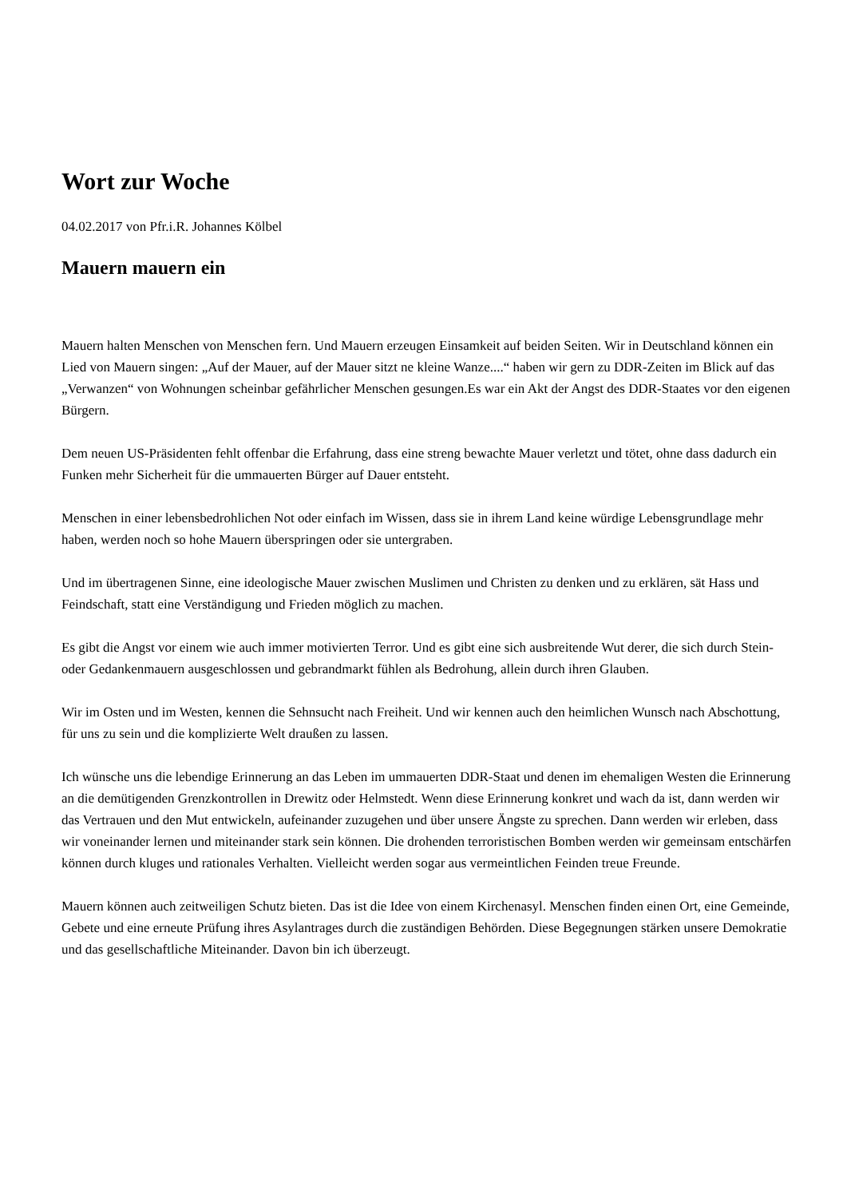Wort zur Woche
04.02.2017 von Pfr.i.R. Johannes Kölbel
Mauern mauern ein
Mauern halten Menschen von Menschen fern. Und Mauern erzeugen Einsamkeit auf beiden Seiten. Wir in Deutschland können ein Lied von Mauern singen: „Auf der Mauer, auf der Mauer sitzt ne kleine Wanze....“ haben wir gern zu DDR-Zeiten im Blick auf das „Verwanzen“ von Wohnungen scheinbar gefährlicher Menschen gesungen.Es war ein Akt der Angst des DDR-Staates vor den eigenen Bürgern.
Dem neuen US-Präsidenten fehlt offenbar die Erfahrung, dass eine streng bewachte Mauer verletzt und tötet, ohne dass dadurch ein Funken mehr Sicherheit für die ummauerten Bürger auf Dauer entsteht.
Menschen in einer lebensbedrohlichen Not oder einfach im Wissen, dass sie in ihrem Land keine würdige Lebensgrundlage mehr haben, werden noch so hohe Mauern überspringen oder sie untergraben.
Und im übertragenen Sinne, eine ideologische Mauer zwischen Muslimen und Christen zu denken und zu erklären, sät Hass und Feindschaft, statt eine Verständigung und Frieden möglich zu machen.
Es gibt die Angst vor einem wie auch immer motivierten Terror. Und es gibt eine sich ausbreitende Wut derer, die sich durch Stein-oder Gedankenmauern ausgeschlossen und gebrandmarkt fühlen als Bedrohung, allein durch ihren Glauben.
Wir im Osten und im Westen, kennen die Sehnsucht nach Freiheit. Und wir kennen auch den heimlichen Wunsch nach Abschottung, für uns zu sein und die komplizierte Welt draußen zu lassen.
Ich wünsche uns die lebendige Erinnerung an das Leben im ummauerten DDR-Staat und denen im ehemaligen Westen die Erinnerung an die demütigenden Grenzkontrollen in Drewitz oder Helmstedt. Wenn diese Erinnerung konkret und wach da ist, dann werden wir das Vertrauen und den Mut entwickeln, aufeinander zuzugehen und über unsere Ängste zu sprechen. Dann werden wir erleben, dass wir voneinander lernen und miteinander stark sein können. Die drohenden terroristischen Bomben werden wir gemeinsam entschärfen können durch kluges und rationales Verhalten. Vielleicht werden sogar aus vermeintlichen Feinden treue Freunde.
Mauern können auch zeitweiligen Schutz bieten. Das ist die Idee von einem Kirchenasyl. Menschen finden einen Ort, eine Gemeinde, Gebete und eine erneute Prüfung ihres Asylantrages durch die zuständigen Behörden. Diese Begegnungen stärken unsere Demokratie und das gesellschaftliche Miteinander. Davon bin ich überzeugt.